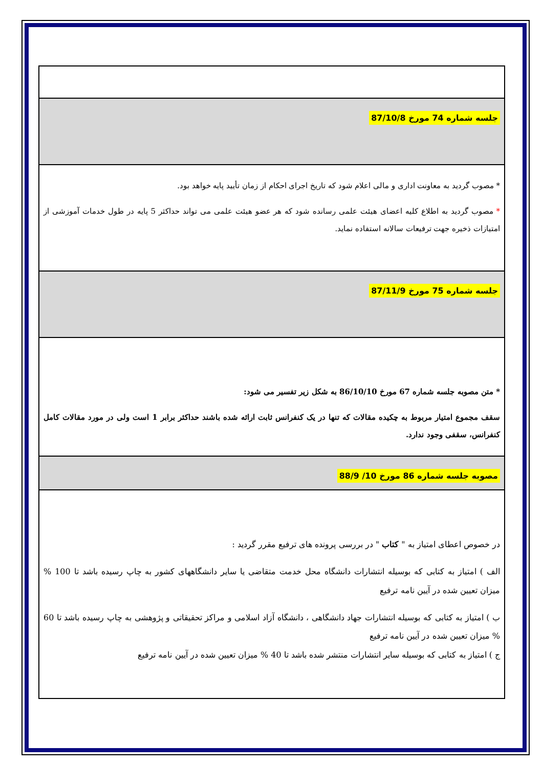| جلسه شماره 74 مورخ 87/10/8 |
| * مصوب گردید به معاونت اداری و مالی اعلام شود که تاریخ اجرای احکام از زمان تأیید پایه خواهد بود. * مصوب گردید به اطلاع کلیه اعضای هیئت علمی رسانده شود که هر عضو هیئت علمی می تواند حداکثر 5 پایه در طول خدمات آموزشی از امتیازات ذخیره جهت ترفیعات سالانه استفاده نماید. |
| جلسه شماره 75 مورخ 87/11/9 |
| * متن مصوبه جلسه شماره 67 مورخ 86/10/10 به شکل زیر تفسیر می شود: سقف مجموع امتیار مربوط به چکیده مقالات که تنها در یک کنفرانس ثابت ارائه شده باشند حداکثر برابر 1 است ولی در مورد مقالات کامل کنفرانس، سقفی وجود ندارد. |
| مصوبه جلسه شماره 86 مورخ 10/ 88/9 |
| در خصوص اعطای امتیاز به " کتاب " در بررسی پرونده های ترفیع مقرر گردید : الف ) امتیاز به کتابی که بوسیله انتشارات دانشگاه محل خدمت متقاضی یا سایر دانشگاههای کشور به چاپ رسیده باشد تا 100 % میزان تعیین شده در آیین نامه ترفیع ب ) امتیاز به کتابی که بوسیله انتشارات جهاد دانشگاهی ، دانشگاه آزاد اسلامی و مراکز تحقیقاتی و پژوهشی به چاپ رسیده باشد تا 60 % میزان تعیین شده در آیین نامه ترفیع ج ) امتیاز به کتابی که بوسیله سایر انتشارات منتشر شده باشد تا 40 % میزان تعیین شده در آیین نامه ترفیع |